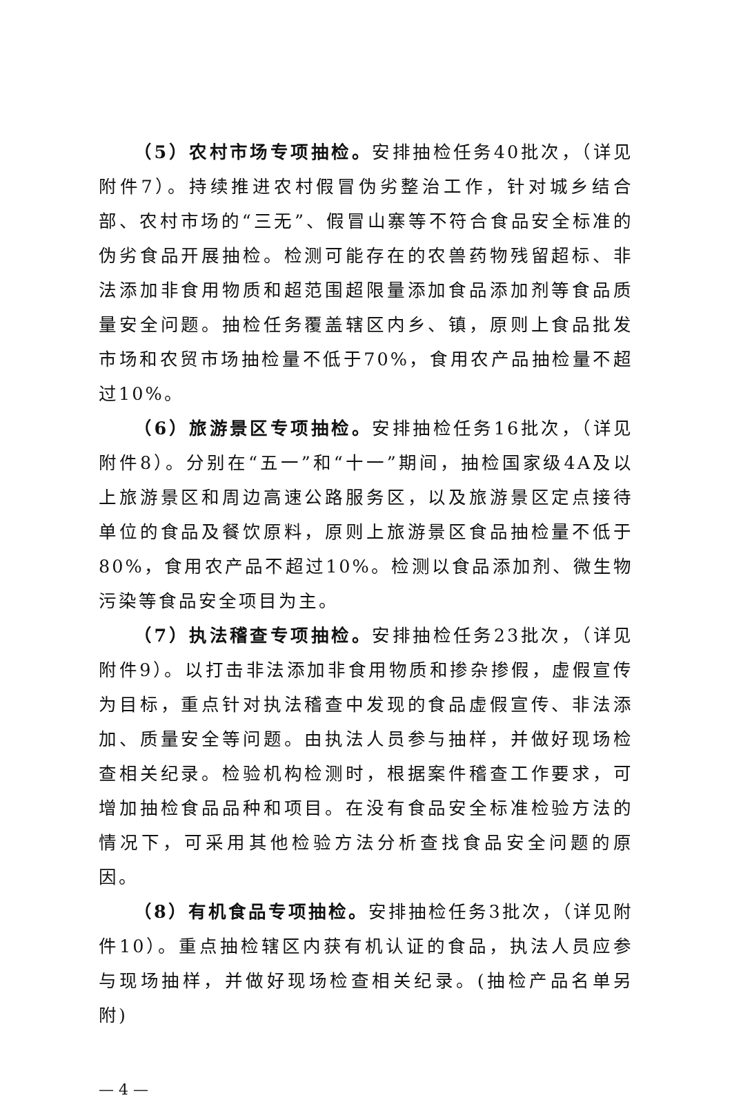（5）农村市场专项抽检。安排抽检任务40批次，（详见附件7）。持续推进农村假冒伪劣整治工作，针对城乡结合部、农村市场的“三无”、假冒山寨等不符合食品安全标准的伪劣食品开展抽检。检测可能存在的农兽药物残留超标、非法添加非食用物质和超范围超限量添加食品添加剂等食品质量安全问题。抽检任务覆盖辖区内乡、镇，原则上食品批发市场和农贸市场抽检量不低于70%，食用农产品抽检量不超过10%。
（6）旅游景区专项抽检。安排抽检任务16批次，（详见附件8）。分别在“五一”和“十一”期间，抽检国家级4A及以上旅游景区和周边高速公路服务区，以及旅游景区定点接待单位的食品及餐饮原料，原则上旅游景区食品抽检量不低于80%，食用农产品不超过10%。检测以食品添加剂、微生物污染等食品安全项目为主。
（7）执法稽查专项抽检。安排抽检任务23批次，（详见附件9）。以打击非法添加非食用物质和掺杂掺假，虚假宣传为目标，重点针对执法稽查中发现的食品虚假宣传、非法添加、质量安全等问题。由执法人员参与抽样，并做好现场检查相关纪录。检验机构检测时，根据案件稽查工作要求，可增加抽检食品品种和项目。在没有食品安全标准检验方法的情况下，可采用其他检验方法分析查找食品安全问题的原因。
（8）有机食品专项抽检。安排抽检任务3批次，（详见附件10）。重点抽检辖区内获有机认证的食品，执法人员应参与现场抽样，并做好现场检查相关纪录。(抽检产品名单另附)
— 4 —